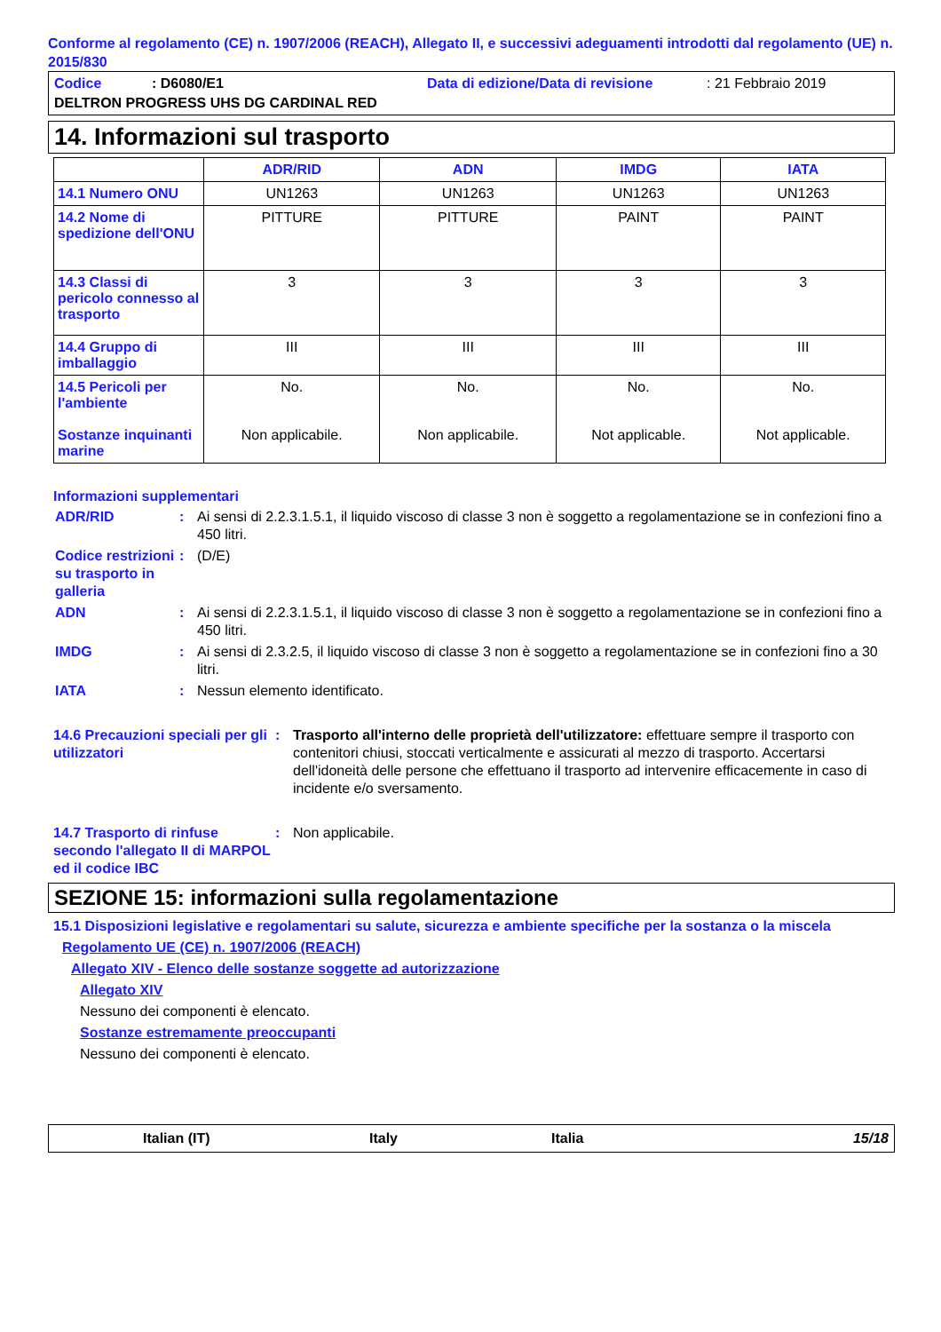Conforme al regolamento (CE) n. 1907/2006 (REACH), Allegato II, e successivi adeguamenti introdotti dal regolamento (UE) n. 2015/830
Codice: D6080/E1 Data di edizione/Data di revisione: 21 Febbraio 2019
DELTRON PROGRESS UHS DG CARDINAL RED
14. Informazioni sul trasporto
| | ADR/RID | ADN | IMDG | IATA |
| --- | --- | --- | --- | --- |
| 14.1 Numero ONU | UN1263 | UN1263 | UN1263 | UN1263 |
| 14.2 Nome di spedizione dell'ONU | PITTURE | PITTURE | PAINT | PAINT |
| 14.3 Classi di pericolo connesso al trasporto | 3 | 3 | 3 | 3 |
| 14.4 Gruppo di imballaggio | III | III | III | III |
| 14.5 Pericoli per l'ambiente Sostanze inquinanti marine | No. Non applicabile. | No. Non applicabile. | No. Not applicable. | No. Not applicable. |
Informazioni supplementari
ADR/RID: Ai sensi di 2.2.3.1.5.1, il liquido viscoso di classe 3 non è soggetto a regolamentazione se in confezioni fino a 450 litri.
Codice restrizioni su trasporto in galleria: (D/E)
ADN: Ai sensi di 2.2.3.1.5.1, il liquido viscoso di classe 3 non è soggetto a regolamentazione se in confezioni fino a 450 litri.
IMDG: Ai sensi di 2.3.2.5, il liquido viscoso di classe 3 non è soggetto a regolamentazione se in confezioni fino a 30 litri.
IATA: Nessun elemento identificato.
14.6 Precauzioni speciali per gli utilizzatori: Trasporto all'interno delle proprietà dell'utilizzatore: effettuare sempre il trasporto con contenitori chiusi, stoccati verticalmente e assicurati al mezzo di trasporto. Accertarsi dell'idoneità delle persone che effettuano il trasporto ad intervenire efficacemente in caso di incidente e/o sversamento.
14.7 Trasporto di rinfuse secondo l'allegato II di MARPOL ed il codice IBC: Non applicabile.
SEZIONE 15: informazioni sulla regolamentazione
15.1 Disposizioni legislative e regolamentari su salute, sicurezza e ambiente specifiche per la sostanza o la miscela
Regolamento UE (CE) n. 1907/2006 (REACH)
Allegato XIV - Elenco delle sostanze soggette ad autorizzazione
Allegato XIV
Nessuno dei componenti è elencato.
Sostanze estremamente preoccupanti
Nessuno dei componenti è elencato.
Italian (IT) Italy Italia 15/18